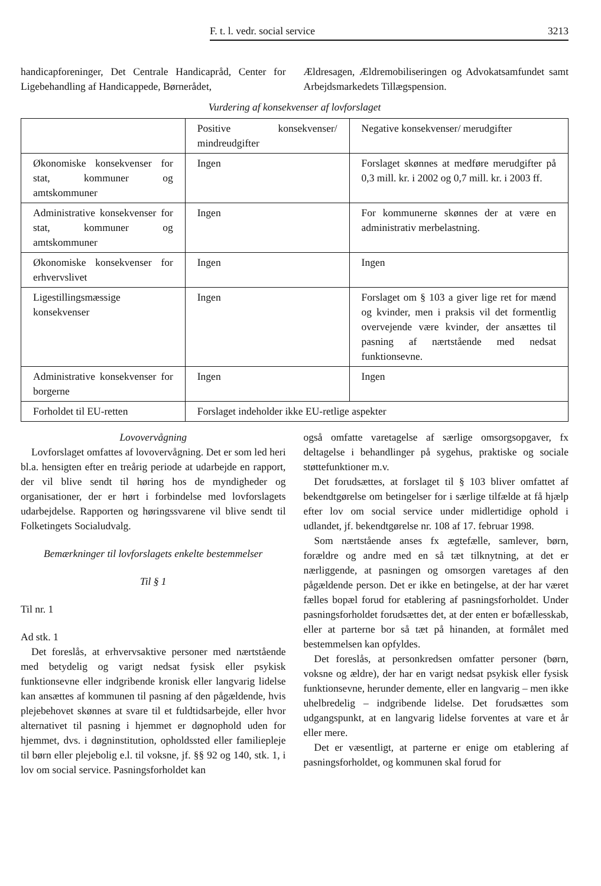F. t. l. vedr. social service 3213
handicapforeninger, Det Centrale Handicapråd, Center for Ligebehandling af Handicappede, Børnerådet,
Ældresagen, Ældremobiliseringen og Advokatsamfundet samt Arbejdsmarkedets Tillægspension.
Vurdering af konsekvenser af lovforslaget
| | Positive konsekvenser/ mindreudgifter | Negative konsekvenser/ merudgifter |
| Økonomiske konsekvenser for stat, kommuner og amtskommuner | Ingen | Forslaget skønnes at medføre merudgifter på 0,3 mill. kr. i 2002 og 0,7 mill. kr. i 2003 ff. |
| Administrative konsekvenser for stat, kommuner og amtskommuner | Ingen | For kommunerne skønnes der at være en administrativ merbelastning. |
| Økonomiske konsekvenser for erhvervslivet | Ingen | Ingen |
| Ligestillingsmæssige konsekvenser | Ingen | Forslaget om § 103 a giver lige ret for mænd og kvinder, men i praksis vil det formentlig overvejende være kvinder, der ansættes til pasning af nærtstående med nedsat funktionsevne. |
| Administrative konsekvenser for borgerne | Ingen | Ingen |
| Forholdet til EU-retten | Forslaget indeholder ikke EU-retlige aspekter | |
Lovovervågning
Lovforslaget omfattes af lovovervågning. Det er som led heri bl.a. hensigten efter en treårig periode at udarbejde en rapport, der vil blive sendt til høring hos de myndigheder og organisationer, der er hørt i forbindelse med lovforslagets udarbejdelse. Rapporten og høringssvarene vil blive sendt til Folketingets Socialudvalg.
Bemærkninger til lovforslagets enkelte bestemmelser
Til § 1
Til nr. 1
Ad stk. 1
Det foreslås, at erhvervsaktive personer med nærtstående med betydelig og varigt nedsat fysisk eller psykisk funktionsevne eller indgribende kronisk eller langvarig lidelse kan ansættes af kommunen til pasning af den pågældende, hvis plejebehovet skønnes at svare til et fuldtidsarbejde, eller hvor alternativet til pasning i hjemmet er døgnophold uden for hjemmet, dvs. i døgninstitution, opholdssted eller familiepleje til børn eller plejebolig e.l. til voksne, jf. §§ 92 og 140, stk. 1, i lov om social service. Pasningsforholdet kan
også omfatte varetagelse af særlige omsorgsopgaver, fx deltagelse i behandlinger på sygehus, praktiske og sociale støttefunktioner m.v.
Det forudsættes, at forslaget til § 103 bliver omfattet af bekendtgørelse om betingelser for i særlige tilfælde at få hjælp efter lov om social service under midlertidige ophold i udlandet, jf. bekendtgørelse nr. 108 af 17. februar 1998.
Som nærtstående anses fx ægtefælle, samlever, børn, forældre og andre med en så tæt tilknytning, at det er nærliggende, at pasningen og omsorgen varetages af den pågældende person. Det er ikke en betingelse, at der har været fælles bopæl forud for etablering af pasningsforholdet. Under pasningsforholdet forudsættes det, at der enten er bofællesskab, eller at parterne bor så tæt på hinanden, at formålet med bestemmelsen kan opfyldes.
Det foreslås, at personkredsen omfatter personer (børn, voksne og ældre), der har en varigt nedsat psykisk eller fysisk funktionsevne, herunder demente, eller en langvarig – men ikke uhelbredelig – indgribende lidelse. Det forudsættes som udgangspunkt, at en langvarig lidelse forventes at vare et år eller mere.
Det er væsentligt, at parterne er enige om etablering af pasningsforholdet, og kommunen skal forud for